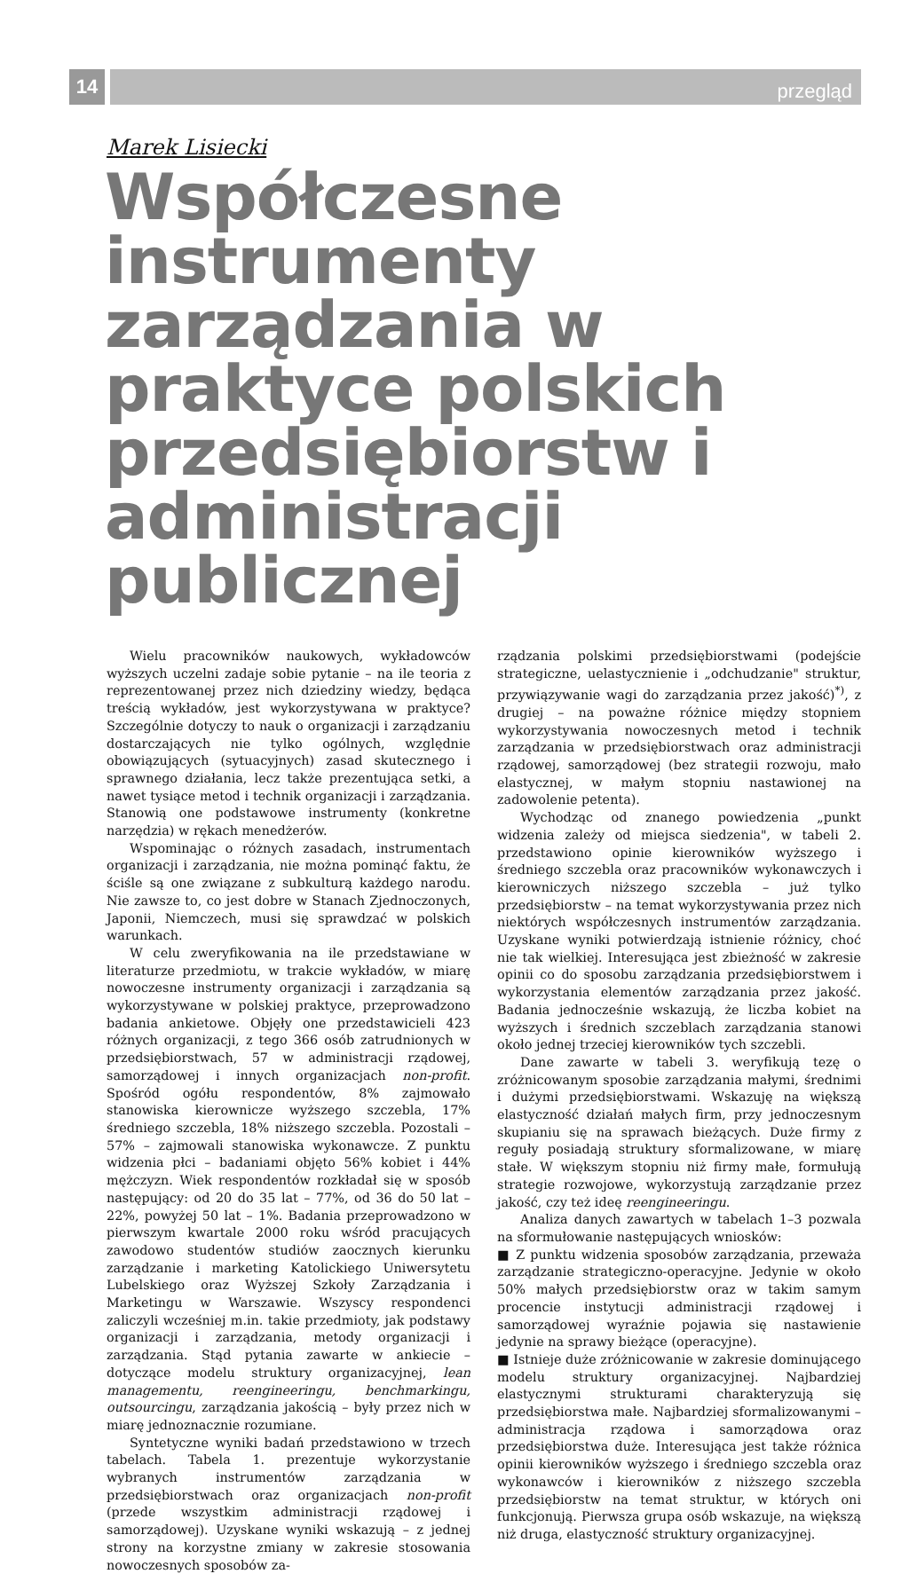14
przegląd
Marek Lisiecki
Współczesne instrumenty zarządzania w praktyce polskich przedsiębiorstw i administracji publicznej
Wielu pracowników naukowych, wykładowców wyższych uczelni zadaje sobie pytanie – na ile teoria z reprezentowanej przez nich dziedziny wiedzy, będąca treścią wykładów, jest wykorzystywana w praktyce? Szczególnie dotyczy to nauk o organizacji i zarządzaniu dostarczających nie tylko ogólnych, względnie obowiązujących (sytuacyjnych) zasad skutecznego i sprawnego działania, lecz także prezentująca setki, a nawet tysiące metod i technik organizacji i zarządzania. Stanowią one podstawowe instrumenty (konkretne narzędzia) w rękach menedżerów.
Wspominając o różnych zasadach, instrumentach organizacji i zarządzania, nie można pominąć faktu, że ściśle są one związane z subkulturą każdego narodu. Nie zawsze to, co jest dobre w Stanach Zjednoczonych, Japonii, Niemczech, musi się sprawdzać w polskich warunkach.
W celu zweryfikowania na ile przedstawiane w literaturze przedmiotu, w trakcie wykładów, w miarę nowoczesne instrumenty organizacji i zarządzania są wykorzystywane w polskiej praktyce, przeprowadzono badania ankietowe. Objęły one przedstawicieli 423 różnych organizacji, z tego 366 osób zatrudnionych w przedsiębiorstwach, 57 w administracji rządowej, samorządowej i innych organizacjach non-profit. Spośród ogółu respondentów, 8% zajmowało stanowiska kierownicze wyższego szczebla, 17% średniego szczebla, 18% niższego szczebla. Pozostali – 57% – zajmowali stanowiska wykonawcze. Z punktu widzenia płci – badaniami objęto 56% kobiet i 44% mężczyzn. Wiek respondentów rozkładał się w sposób następujący: od 20 do 35 lat – 77%, od 36 do 50 lat – 22%, powyżej 50 lat – 1%. Badania przeprowadzono w pierwszym kwartale 2000 roku wśród pracujących zawodowo studentów studiów zaocznych kierunku zarządzanie i marketing Katolickiego Uniwersytetu Lubelskiego oraz Wyższej Szkoły Zarządzania i Marketingu w Warszawie. Wszyscy respondenci zaliczyli wcześniej m.in. takie przedmioty, jak podstawy organizacji i zarządzania, metody organizacji i zarządzania. Stąd pytania zawarte w ankiecie – dotyczące modelu struktury organizacyjnej, lean managementu, reengineeringu, benchmarkingu, outsourcingu, zarządzania jakością – były przez nich w miarę jednoznacznie rozumiane.
Syntetyczne wyniki badań przedstawiono w trzech tabelach. Tabela 1. prezentuje wykorzystanie wybranych instrumentów zarządzania w przedsiębiorstwach oraz organizacjach non-profit (przede wszystkim administracji rządowej i samorządowej). Uzyskane wyniki wskazują – z jednej strony na korzystne zmiany w zakresie stosowania nowoczesnych sposobów za-
rządzania polskimi przedsiębiorstwami (podejście strategiczne, uelastycznienie i „odchudzanie" struktur, przywiązywanie wagi do zarządzania przez jakość)<sup>*)</sup>, z drugiej – na poważne różnice między stopniem wykorzystywania nowoczesnych metod i technik zarządzania w przedsiębiorstwach oraz administracji rządowej, samorządowej (bez strategii rozwoju, mało elastycznej, w małym stopniu nastawionej na zadowolenie petenta).
Wychodząc od znanego powiedzenia „punkt widzenia zależy od miejsca siedzenia", w tabeli 2. przedstawiono opinie kierowników wyższego i średniego szczebla oraz pracowników wykonawczych i kierowniczych niższego szczebla – już tylko przedsiębiorstw – na temat wykorzystywania przez nich niektórych współczesnych instrumentów zarządzania. Uzyskane wyniki potwierdzają istnienie różnicy, choć nie tak wielkiej. Interesująca jest zbieżność w zakresie opinii co do sposobu zarządzania przedsiębiorstwem i wykorzystania elementów zarządzania przez jakość. Badania jednocześnie wskazują, że liczba kobiet na wyższych i średnich szczeblach zarządzania stanowi około jednej trzeciej kierowników tych szczebli.
Dane zawarte w tabeli 3. weryfikują tezę o zróżnicowanym sposobie zarządzania małymi, średnimi i dużymi przedsiębiorstwami. Wskazuję na większą elastyczność działań małych firm, przy jednoczesnym skupianiu się na sprawach bieżących. Duże firmy z reguły posiadają struktury sformalizowane, w miarę stałe. W większym stopniu niż firmy małe, formułują strategie rozwojowe, wykorzystują zarządzanie przez jakość, czy też ideę reengineeringu.
Analiza danych zawartych w tabelach 1–3 pozwala na sformułowanie następujących wniosków:
■ Z punktu widzenia sposobów zarządzania, przeważa zarządzanie strategiczno-operacyjne. Jedynie w około 50% małych przedsiębiorstw oraz w takim samym procencie instytucji administracji rządowej i samorządowej wyraźnie pojawia się nastawienie jedynie na sprawy bieżące (operacyjne).
■ Istnieje duże zróżnicowanie w zakresie dominującego modelu struktury organizacyjnej. Najbardziej elastycznymi strukturami charakteryzują się przedsiębiorstwa małe. Najbardziej sformalizowanymi – administracja rządowa i samorządowa oraz przedsiębiorstwa duże. Interesująca jest także różnica opinii kierowników wyższego i średniego szczebla oraz wykonawców i kierowników z niższego szczebla przedsiębiorstw na temat struktur, w których oni funkcjonują. Pierwsza grupa osób wskazuje, na większą niż druga, elastyczność struktury organizacyjnej.